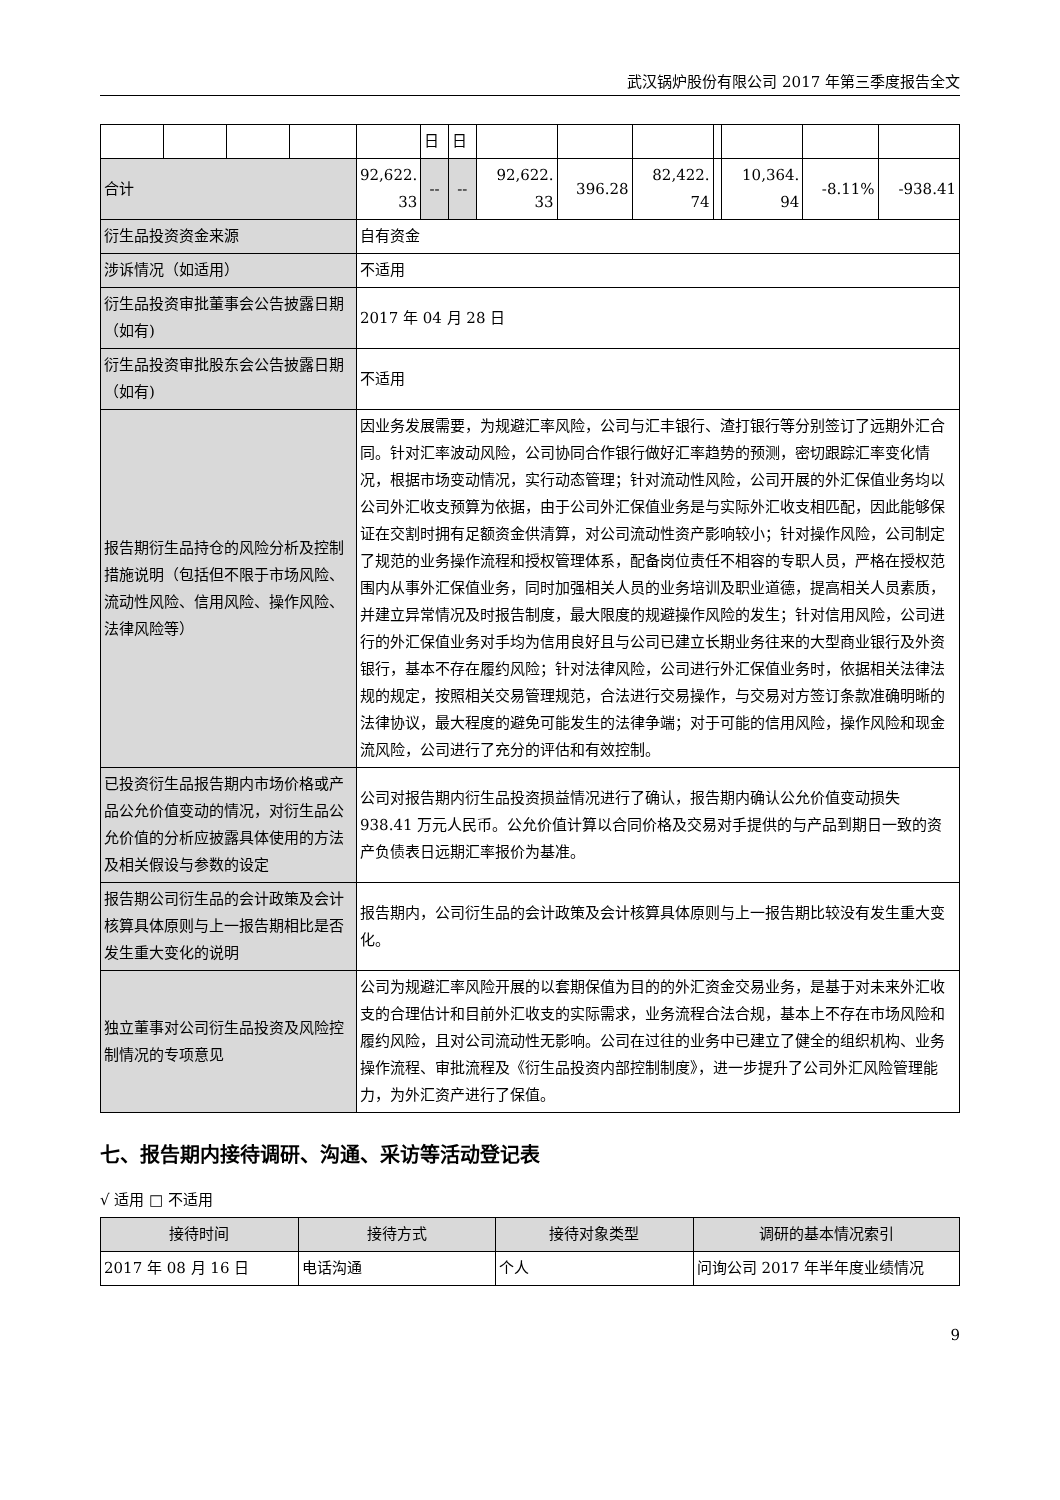武汉锅炉股份有限公司 2017 年第三季度报告全文
| | | | | | 日 | 日 | | | | | | | |
| 合计 | | | | 92,622. 33 | -- | -- | 92,622. 33 | 396.28 | 82,422. 74 | | 10,364. 94 | -8.11% | -938.41 |
| 衍生品投资资金来源 | | | | 自有资金 | | | | | | | | | |
| 涉诉情况（如适用） | | | | 不适用 | | | | | | | | | |
| 衍生品投资审批董事会公告披露日期（如有) | | | | 2017 年 04 月 28 日 | | | | | | | | | |
| 衍生品投资审批股东会公告披露日期（如有) | | | | 不适用 | | | | | | | | | |
| 报告期衍生品持仓的风险分析及控制措施说明（包括但不限于市场风险、流动性风险、信用风险、操作风险、法律风险等） | | | | 因业务发展需要，为规避汇率风险，公司与汇丰银行、渣打银行等分别签订了远期外汇合同。针对汇率波动风险，公司协同合作银行做好汇率趋势的预测，密切跟踪汇率变化情况，根据市场变动情况，实行动态管理；针对流动性风险，公司开展的外汇保值业务均以公司外汇收支预算为依据，由于公司外汇保值业务是与实际外汇收支相匹配，因此能够保证在交割时拥有足额资金供清算，对公司流动性资产影响较小；针对操作风险，公司制定了规范的业务操作流程和授权管理体系，配备岗位责任不相容的专职人员，严格在授权范围内从事外汇保值业务，同时加强相关人员的业务培训及职业道德，提高相关人员素质，并建立异常情况及时报告制度，最大限度的规避操作风险的发生；针对信用风险，公司进行的外汇保值业务对手均为信用良好且与公司已建立长期业务往来的大型商业银行及外资银行，基本不存在履约风险；针对法律风险，公司进行外汇保值业务时，依据相关法律法规的规定，按照相关交易管理规范，合法进行交易操作，与交易对方签订条款准确明晰的法律协议，最大程度的避免可能发生的法律争端；对于可能的信用风险，操作风险和现金流风险，公司进行了充分的评估和有效控制。 | | | | | | | | | |
| 已投资衍生品报告期内市场价格或产品公允价值变动的情况，对衍生品公允价值的分析应披露具体使用的方法及相关假设与参数的设定 | | | | 公司对报告期内衍生品投资损益情况进行了确认，报告期内确认公允价值变动损失 938.41 万元人民币。公允价值计算以合同价格及交易对手提供的与产品到期日一致的资产负债表日远期汇率报价为基准。 | | | | | | | | | |
| 报告期公司衍生品的会计政策及会计核算具体原则与上一报告期相比是否发生重大变化的说明 | | | | 报告期内，公司衍生品的会计政策及会计核算具体原则与上一报告期比较没有发生重大变化。 | | | | | | | | | |
| 独立董事对公司衍生品投资及风险控制情况的专项意见 | | | | 公司为规避汇率风险开展的以套期保值为目的的外汇资金交易业务，是基于对未来外汇收支的合理估计和目前外汇收支的实际需求，业务流程合法合规，基本上不存在市场风险和履约风险，且对公司流动性无影响。公司在过往的业务中已建立了健全的组织机构、业务操作流程、审批流程及《衍生品投资内部控制制度》，进一步提升了公司外汇风险管理能力，为外汇资产进行了保值。 | | | | | | | | | |
七、报告期内接待调研、沟通、采访等活动登记表
√ 适用 □ 不适用
| 接待时间 | 接待方式 | 接待对象类型 | 调研的基本情况索引 |
| --- | --- | --- | --- |
| 2017 年 08 月 16 日 | 电话沟通 | 个人 | 问询公司 2017 年半年度业绩情况 |
9